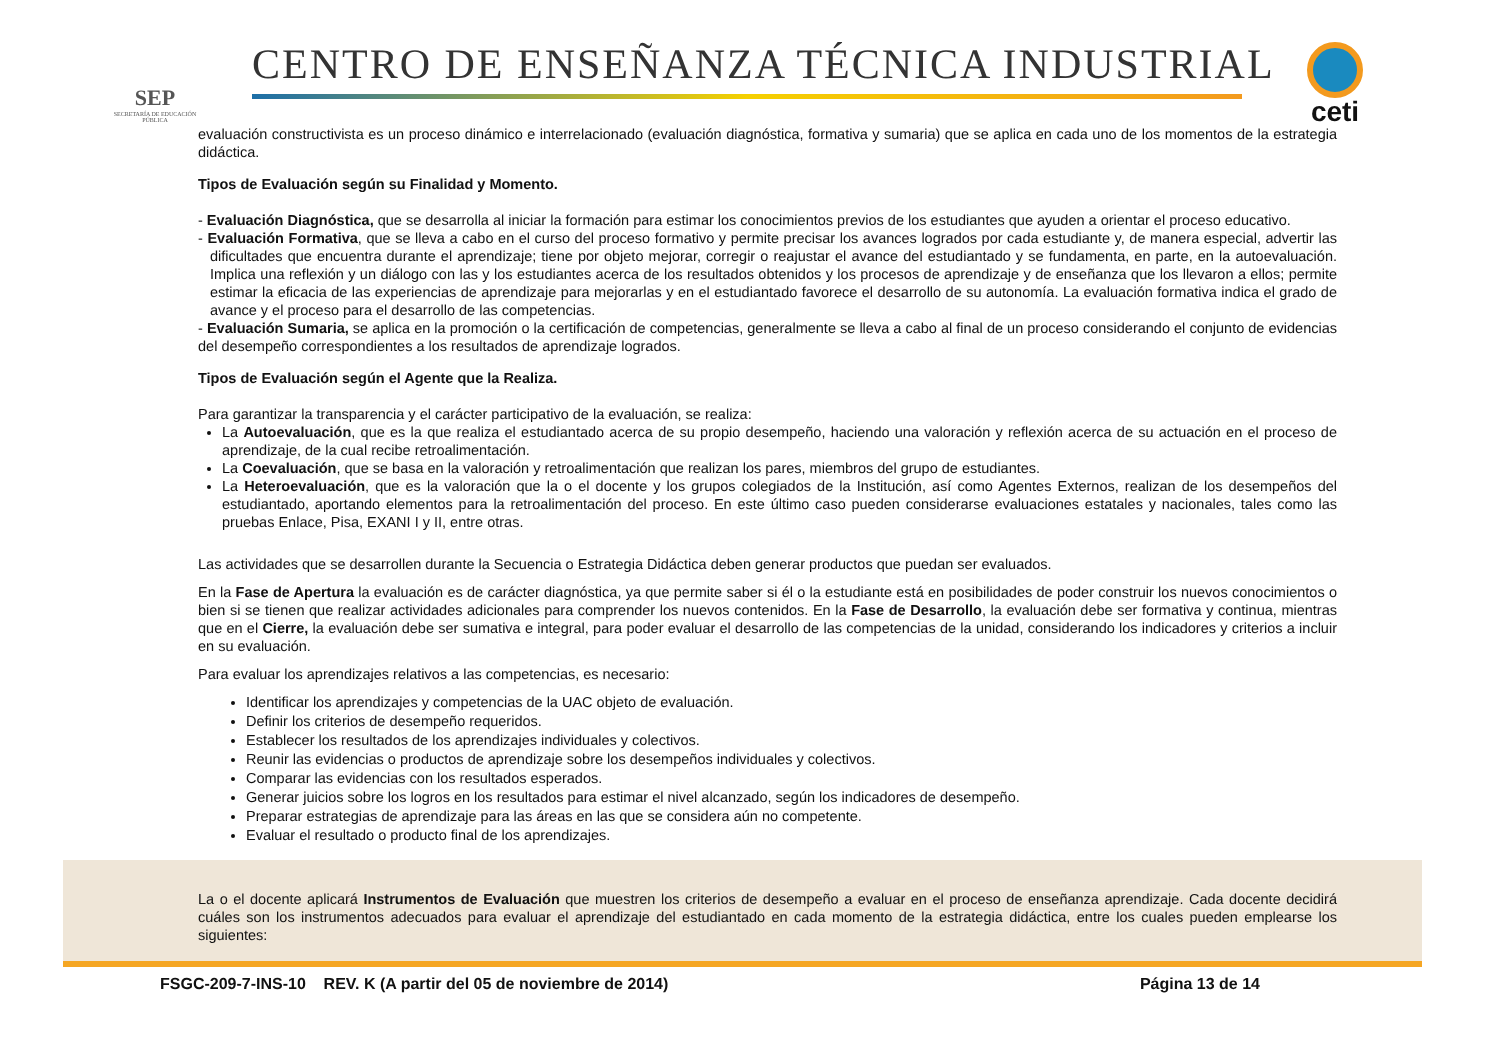SEP
SECRETARÍA DE EDUCACIÓN PÚBLICA
CENTRO DE ENSEÑANZA TÉCNICA INDUSTRIAL
ceti
evaluación constructivista es un proceso dinámico e interrelacionado (evaluación diagnóstica, formativa y sumaria) que se aplica en cada uno de los momentos de la estrategia didáctica.
Tipos de Evaluación según su Finalidad y Momento.
- Evaluación Diagnóstica, que se desarrolla al iniciar la formación para estimar los conocimientos previos de los estudiantes que ayuden a orientar el proceso educativo.
- Evaluación Formativa, que se lleva a cabo en el curso del proceso formativo y permite precisar los avances logrados por cada estudiante y, de manera especial, advertir las dificultades que encuentra durante el aprendizaje; tiene por objeto mejorar, corregir o reajustar el avance del estudiantado y se fundamenta, en parte, en la autoevaluación. Implica una reflexión y un diálogo con las y los estudiantes acerca de los resultados obtenidos y los procesos de aprendizaje y de enseñanza que los llevaron a ellos; permite estimar la eficacia de las experiencias de aprendizaje para mejorarlas y en el estudiantado favorece el desarrollo de su autonomía. La evaluación formativa indica el grado de avance y el proceso para el desarrollo de las competencias.
- Evaluación Sumaria, se aplica en la promoción o la certificación de competencias, generalmente se lleva a cabo al final de un proceso considerando el conjunto de evidencias del desempeño correspondientes a los resultados de aprendizaje logrados.
Tipos de Evaluación según el Agente que la Realiza.
Para garantizar la transparencia y el carácter participativo de la evaluación, se realiza:
La Autoevaluación, que es la que realiza el estudiantado acerca de su propio desempeño, haciendo una valoración y reflexión acerca de su actuación en el proceso de aprendizaje, de la cual recibe retroalimentación.
La Coevaluación, que se basa en la valoración y retroalimentación que realizan los pares, miembros del grupo de estudiantes.
La Heteroevaluación, que es la valoración que la o el docente y los grupos colegiados de la Institución, así como Agentes Externos, realizan de los desempeños del estudiantado, aportando elementos para la retroalimentación del proceso. En este último caso pueden considerarse evaluaciones estatales y nacionales, tales como las pruebas Enlace, Pisa, EXANI I y II, entre otras.
Las actividades que se desarrollen durante la Secuencia o Estrategia Didáctica deben generar productos que puedan ser evaluados.
En la Fase de Apertura la evaluación es de carácter diagnóstica, ya que permite saber si él o la estudiante está en posibilidades de poder construir los nuevos conocimientos o bien si se tienen que realizar actividades adicionales para comprender los nuevos contenidos. En la Fase de Desarrollo, la evaluación debe ser formativa y continua, mientras que en el Cierre, la evaluación debe ser sumativa e integral, para poder evaluar el desarrollo de las competencias de la unidad, considerando los indicadores y criterios a incluir en su evaluación.
Para evaluar los aprendizajes relativos a las competencias, es necesario:
Identificar los aprendizajes y competencias de la UAC objeto de evaluación.
Definir los criterios de desempeño requeridos.
Establecer los resultados de los aprendizajes individuales y colectivos.
Reunir las evidencias o productos de aprendizaje sobre los desempeños individuales y colectivos.
Comparar las evidencias con los resultados esperados.
Generar juicios sobre los logros en los resultados para estimar el nivel alcanzado, según los indicadores de desempeño.
Preparar estrategias de aprendizaje para las áreas en las que se considera aún no competente.
Evaluar el resultado o producto final de los aprendizajes.
La o el docente aplicará Instrumentos de Evaluación que muestren los criterios de desempeño a evaluar en el proceso de enseñanza aprendizaje. Cada docente decidirá cuáles son los instrumentos adecuados para evaluar el aprendizaje del estudiantado en cada momento de la estrategia didáctica, entre los cuales pueden emplearse los siguientes:
FSGC-209-7-INS-10 REV. K (A partir del 05 de noviembre de 2014) Página 13 de 14